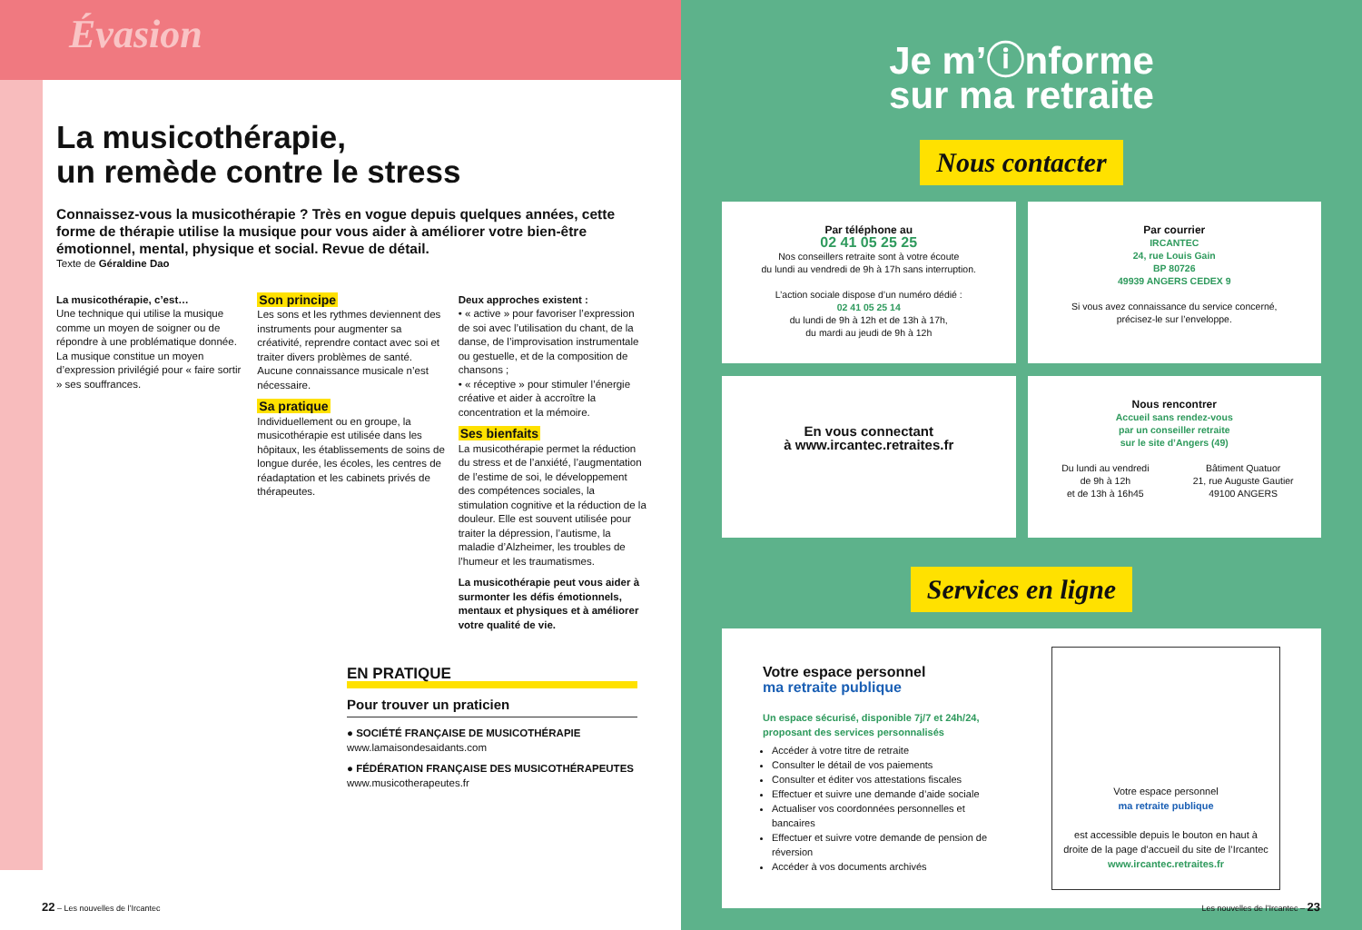Évasion
La musicothérapie,
un remède contre le stress
Connaissez-vous la musicothérapie ? Très en vogue depuis quelques années, cette forme de thérapie utilise la musique pour vous aider à améliorer votre bien-être émotionnel, mental, physique et social. Revue de détail.
Texte de Géraldine Dao
La musicothérapie, c’est…
Une technique qui utilise la musique comme un moyen de soigner ou de répondre à une problématique donnée. La musique constitue un moyen d’expression privilégié pour « faire sortir » ses souffrances.
Son principe
Les sons et les rythmes deviennent des instruments pour augmenter sa créativité, reprendre contact avec soi et traiter divers problèmes de santé. Aucune connaissance musicale n’est nécessaire.
Sa pratique
Individuellement ou en groupe, la musicothérapie est utilisée dans les hôpitaux, les établissements de soins de longue durée, les écoles, les centres de réadaptation et les cabinets privés de thérapeutes.
Deux approches existent :
• « active » pour favoriser l’expression de soi avec l’utilisation du chant, de la danse, de l’improvisation instrumentale ou gestuelle, et de la composition de chansons ;
• « réceptive » pour stimuler l’énergie créative et aider à accroître la concentration et la mémoire.
Ses bienfaits
La musicothérapie permet la réduction du stress et de l’anxiété, l’augmentation de l’estime de soi, le développement des compétences sociales, la stimulation cognitive et la réduction de la douleur. Elle est souvent utilisée pour traiter la dépression, l’autisme, la maladie d’Alzheimer, les troubles de l’humeur et les traumatismes.
La musicothérapie peut vous aider à surmonter les défis émotionnels, mentaux et physiques et à améliorer votre qualité de vie.
EN PRATIQUE
Pour trouver un praticien
● SOCIÉTÉ FRANÇAISE DE MUSICOTHÉRAPIE
www.lamaisondesaidants.com
● FÉDÉRATION FRANÇAISE DES MUSICOTHÉRAPEUTES
www.musicotherapeutes.fr
22 – Les nouvelles de l’Ircantec
Je m’ⓘnforme
sur ma retraite
Nous contacter
Par téléphone au
02 41 05 25 25
Nos conseillers retraite sont à votre écoute
du lundi au vendredi de 9h à 17h sans interruption.
L’action sociale dispose d’un numéro dédié :
02 41 05 25 14
du lundi de 9h à 12h et de 13h à 17h,
du mardi au jeudi de 9h à 12h
Par courrier
IRCANTEC
24, rue Louis Gain
BP 80726
49939 ANGERS CEDEX 9
Si vous avez connaissance du service concerné,
précisez-le sur l’enveloppe.
En vous connectant
à www.ircantec.retraites.fr
Nous rencontrer
Accueil sans rendez-vous
par un conseiller retraite
sur le site d’Angers (49)
Du lundi au vendredi
de 9h à 12h
et de 13h à 16h45
Bâtiment Quatuor
21, rue Auguste Gautier
49100 ANGERS
Services en ligne
Votre espace personnel
ma retraite publique
Un espace sécurisé, disponible 7j/7 et 24h/24, proposant des services personnalisés
Accéder à votre titre de retraite
Consulter le détail de vos paiements
Consulter et éditer vos attestations fiscales
Effectuer et suivre une demande d’aide sociale
Actualiser vos coordonnées personnelles et bancaires
Effectuer et suivre votre demande de pension de réversion
Accéder à vos documents archivés
Votre espace personnel
ma retraite publique
est accessible depuis le bouton en haut à droite de la page d’accueil du site de l’Ircantec www.ircantec.retraites.fr
Les nouvelles de l’Ircantec – 23